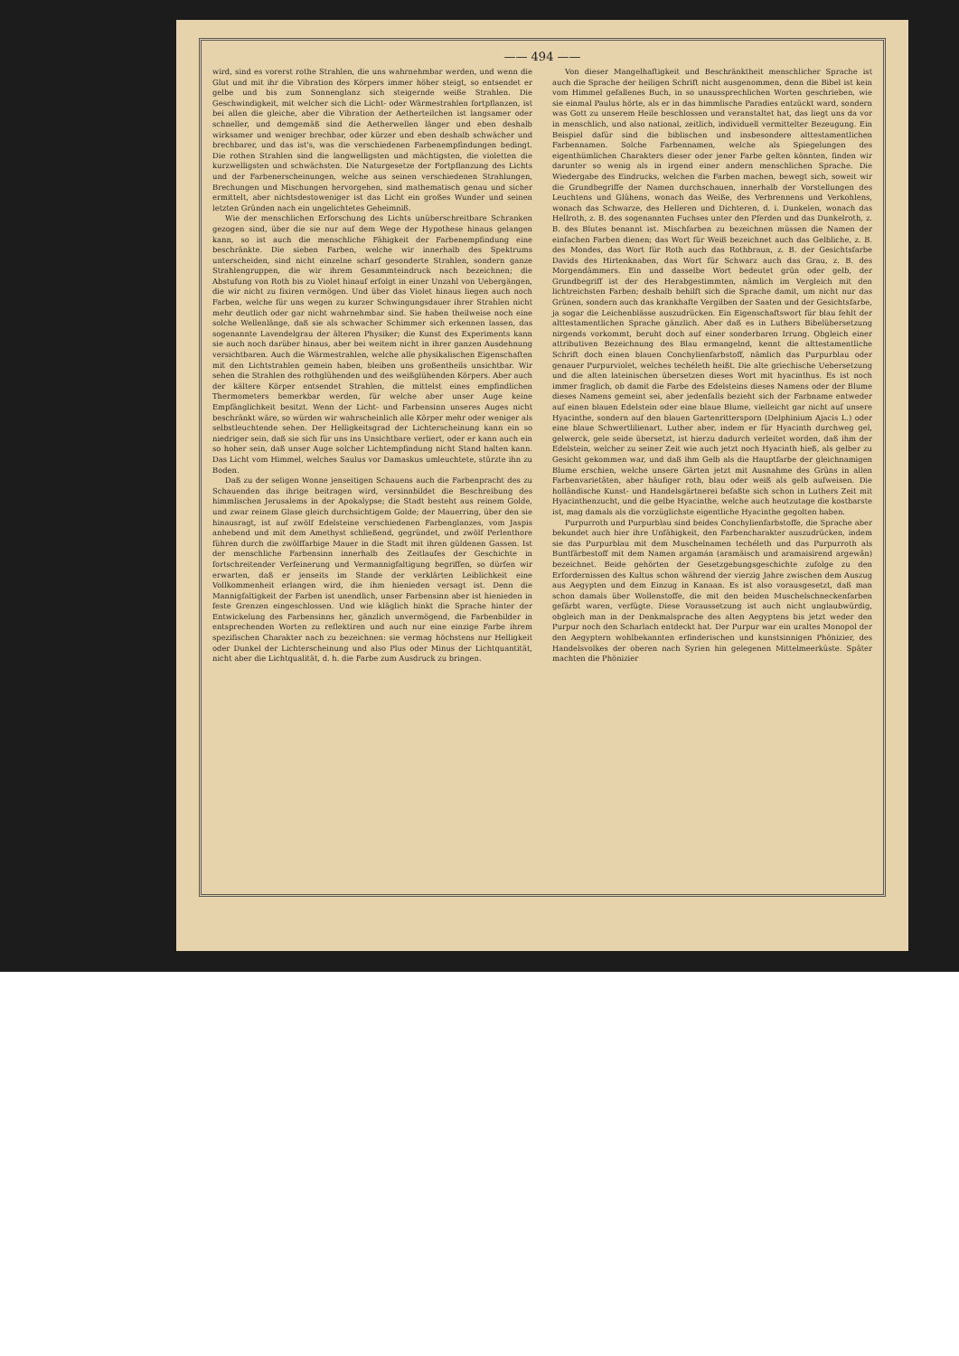—— 494 ——
wird, sind es vorerst rothe Strahlen, die uns wahrnehmbar werden, und wenn die Glut und mit ihr die Vibration des Körpers immer höher steigt, so entsendet er gelbe und bis zum Sonnenglanz sich steigernde weiße Strahlen. Die Geschwindigkeit, mit welcher sich die Licht- oder Wärmestrahlen fortpflanzen, ist bei allen die gleiche, aber die Vibration der Aetherteilchen ist langsamer oder schneller, und demgemäß sind die Aetherwellen länger und eben deshalb wirksamer und weniger brechbar, oder kürzer und eben deshalb schwächer und brechbarer, und das ist's, was die verschiedenen Farbenempfindungen bedingt. Die rothen Strahlen sind die langwelligsten und mächtigsten, die violetten die kurzwelligsten und schwächsten. Die Naturgesetze der Fortpflanzung des Lichts und der Farbenerscheinungen, welche aus seinen verschiedenen Strahlungen, Brechungen und Mischungen hervorgehen, sind mathematisch genau und sicher ermittelt, aber nichtsdestoweniger ist das Licht ein großes Wunder und seinen letzten Gründen nach ein ungelichtetes Geheimniß.
Wie der menschlichen Erforschung des Lichts unüberschreitbare Schranken gezogen sind, über die sie nur auf dem Wege der Hypothese hinaus gelangen kann, so ist auch die menschliche Fähigkeit der Farbenempfindung eine beschränkte. Die sieben Farben, welche wir innerhalb des Spektrums unterscheiden, sind nicht einzelne scharf gesonderte Strahlen, sondern ganze Strahlengruppen, die wir ihrem Gesammteindruck nach bezeichnen; die Abstufung von Roth bis zu Violet hinauf erfolgt in einer Unzahl von Uebergängen, die wir nicht zu fixiren vermögen. Und über das Violet hinaus liegen auch noch Farben, welche für uns wegen zu kurzer Schwingungsdauer ihrer Strahlen nicht mehr deutlich oder gar nicht wahrnehmbar sind. Sie haben theilweise noch eine solche Wellenlänge, daß sie als schwacher Schimmer sich erkennen lassen, das sogenannte Lavendelgrau der älteren Physiker; die Kunst des Experiments kann sie auch noch darüber hinaus, aber bei weitem nicht in ihrer ganzen Ausdehnung versichtbaren. Auch die Wärmestrahlen, welche alle physikalischen Eigenschaften mit den Lichtstrahlen gemein haben, bleiben uns großentheils unsichtbar. Wir sehen die Strahlen des rothglühenden und des weißglühenden Körpers. Aber auch der kältere Körper entsendet Strahlen, die mittelst eines empfindlichen Thermometers bemerkbar werden, für welche aber unser Auge keine Empfänglichkeit besitzt. Wenn der Licht- und Farbensinn unseres Auges nicht beschränkt wäre, so würden wir wahrscheinlich alle Körper mehr oder weniger als selbstleuchtende sehen. Der Helligkeitsgrad der Lichterscheinung kann ein so niedriger sein, daß sie sich für uns ins Unsichtbare verliert, oder er kann auch ein so hoher sein, daß unser Auge solcher Lichtempfindung nicht Stand halten kann. Das Licht vom Himmel, welches Saulus vor Damaskus umleuchtete, stürzte ihn zu Boden.
Daß zu der seligen Wonne jenseitigen Schauens auch die Farbenpracht des zu Schauenden das ihrige beitragen wird, versinnbildet die Beschreibung des himmlischen Jerusalems in der Apokalypse; die Stadt besteht aus reinem Golde, und zwar reinem Glase gleich durchsichtigem Golde; der Mauerring, über den sie hinausragt, ist auf zwölf Edelsteine verschiedenen Farbenglanzes, vom Jaspis anhebend und mit dem Amethyst schließend, gegründet, und zwölf Perlenthore führen durch die zwölffarbige Mauer in die Stadt mit ihren güldenen Gassen. Ist der menschliche Farbensinn innerhalb des Zeitlaufes der Geschichte in fortschreitender Verfeinerung und Vermannigfaltigung begriffen, so dürfen wir erwarten, daß er jenseits im Stande der verklärten Leiblichkeit eine Vollkommenheit erlangen wird, die ihm hienieden versagt ist. Denn die Mannigfaltigkeit der Farben ist unendlich, unser Farbensinn aber ist hienieden in feste Grenzen eingeschlossen. Und wie kläglich hinkt die Sprache hinter der Entwickelung des Farbensinns her, gänzlich unvermögend, die Farbenbilder in entsprechenden Worten zu reflektiren und auch nur eine einzige Farbe ihrem spezifischen Charakter nach zu bezeichnen: sie vermag höchstens nur Helligkeit oder Dunkel der Lichterscheinung und also Plus oder Minus der Lichtquantität, nicht aber die Lichtqualität, d. h. die Farbe zum Ausdruck zu bringen.
Von dieser Mangelhaftigkeit und Beschränktheit menschlicher Sprache ist auch die Sprache der heiligen Schrift nicht ausgenommen, denn die Bibel ist kein vom Himmel gefallenes Buch, in so unaussprechlichen Worten geschrieben, wie sie einmal Paulus hörte, als er in das himmlische Paradies entzückt ward, sondern was Gott zu unserem Heile beschlossen und veranstaltet hat, das liegt uns da vor in menschlich, und also national, zeitlich, individuell vermittelter Bezeugung. Ein Beispiel dafür sind die biblischen und insbesondere alttestamentlichen Farbennamen. Solche Farbennamen, welche als Spiegelungen des eigenthümlichen Charakters dieser oder jener Farbe gelten könnten, finden wir darunter so wenig als in irgend einer andern menschlichen Sprache. Die Wiedergabe des Eindrucks, welchen die Farben machen, bewegt sich, soweit wir die Grundbegriffe der Namen durchschauen, innerhalb der Vorstellungen des Leuchtens und Glühens, wonach das Weiße, des Verbrennens und Verkohlens, wonach das Schwarze, des Helleren und Dichteren, d. i. Dunkelen, wonach das Hellroth, z. B. des sogenannten Fuchses unter den Pferden und das Dunkelroth, z. B. des Blutes benannt ist. Mischfarben zu bezeichnen müssen die Namen der einfachen Farben dienen; das Wort für Weiß bezeichnet auch das Gelbliche, z. B. des Mondes, das Wort für Roth auch das Rothbraun, z. B. der Gesichtsfarbe Davids des Hirtenknaben, das Wort für Schwarz auch das Grau, z. B. des Morgendämmers. Ein und dasselbe Wort bedeutet grün oder gelb, der Grundbegriff ist der des Herabgestimmten, nämlich im Vergleich mit den lichtreichsten Farben; deshalb behilft sich die Sprache damit, um nicht nur das Grünen, sondern auch das krankhafte Vergilben der Saaten und der Gesichtsfarbe, ja sogar die Leichenblässe auszudrücken. Ein Eigenschaftswort für blau fehlt der alttestamentlichen Sprache gänzlich. Aber daß es in Luthers Bibelübersetzung nirgends vorkommt, beruht doch auf einer sonderbaren Irrung. Obgleich einer attributiven Bezeichnung des Blau ermangelnd, kennt die alttestamentliche Schrift doch einen blauen Conchylienfarbstoff, nämlich das Purpurblau oder genauer Purpurviolet, welches techéleth heißt. Die alte griechische Uebersetzung und die alten lateinischen übersetzen dieses Wort mit hyacinthus. Es ist noch immer fraglich, ob damit die Farbe des Edelsteins dieses Namens oder der Blume dieses Namens gemeint sei, aber jedenfalls bezieht sich der Farbname entweder auf einen blauen Edelstein oder eine blaue Blume, vielleicht gar nicht auf unsere Hyacinthe, sondern auf den blauen Gartenrittersporn (Delphinium Ajacis L.) oder eine blaue Schwertlilienart. Luther aber, indem er für Hyacinth durchweg gel, gelwerck, gele seide übersetzt, ist hierzu dadurch verleitet worden, daß ihm der Edelstein, welcher zu seiner Zeit wie auch jetzt noch Hyacinth hieß, als gelber zu Gesicht gekommen war, und daß ihm Gelb als die Hauptfarbe der gleichnamigen Blume erschien, welche unsere Gärten jetzt mit Ausnahme des Grüns in allen Farbenvarietäten, aber häufiger roth, blau oder weiß als gelb aufweisen. Die holländische Kunst- und Handelsgärtnerei befaßte sich schon in Luthers Zeit mit Hyacinthenzucht, und die gelbe Hyacinthe, welche auch heutzutage die kostbarste ist, mag damals als die vorzüglichste eigentliche Hyacinthe gegolten haben.
Purpurroth und Purpurblau sind beides Conchylienfarbstoffe, die Sprache aber bekundet auch hier ihre Unfähigkeit, den Farbencharakter auszudrücken, indem sie das Purpurblau mit dem Muschelnamen techéleth und das Purpurroth als Buntfärbestoff mit dem Namen argamán (aramäisch und aramaisirend argewân) bezeichnet. Beide gehörten der Gesetzgebungsgeschichte zufolge zu den Erfordernissen des Kultus schon während der vierzig Jahre zwischen dem Auszug aus Aegypten und dem Einzug in Kanaan. Es ist also vorausgesetzt, daß man schon damals über Wollenstoffe, die mit den beiden Muschelschneckenfarben gefärbt waren, verfügte. Diese Voraussetzung ist auch nicht unglaubwürdig, obgleich man in der Denkmalsprache des alten Aegyptens bis jetzt weder den Purpur noch den Scharlach entdeckt hat. Der Purpur war ein uraltes Monopol der den Aegyptern wohlbekannten erfinderischen und kunstsinnigen Phönizier, des Handelsvolkes der oberen nach Syrien hin gelegenen Mittelmeerküste. Später machten die Phönizier